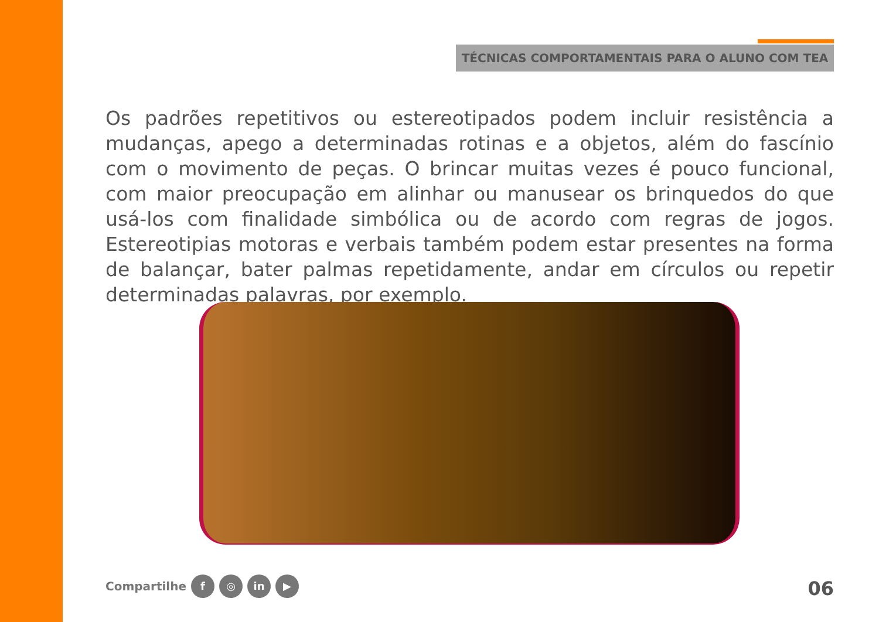TÉCNICAS COMPORTAMENTAIS PARA O ALUNO COM TEA
Os padrões repetitivos ou estereotipados podem incluir resistência a mudanças, apego a determinadas rotinas e a objetos, além do fascínio com o movimento de peças. O brincar muitas vezes é pouco funcional, com maior preocupação em alinhar ou manusear os brinquedos do que usá-los com finalidade simbólica ou de acordo com regras de jogos. Estereotipias motoras e verbais também podem estar presentes na forma de balançar, bater palmas repetidamente, andar em círculos ou repetir determinadas palavras, por exemplo.
Compartilhe f ◎ in ▶ 06